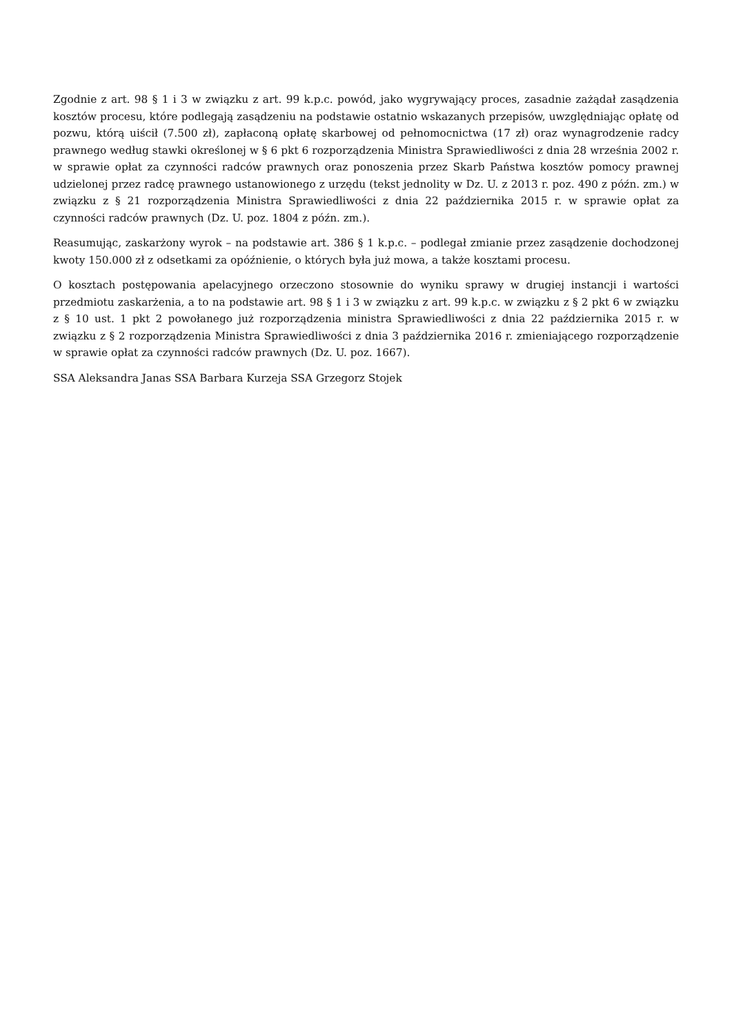Zgodnie z art. 98 § 1 i 3 w związku z art. 99 k.p.c. powód, jako wygrywający proces, zasadnie zażądał zasądzenia kosztów procesu, które podlegają zasądzeniu na podstawie ostatnio wskazanych przepisów, uwzględniając opłatę od pozwu, którą uiścił (7.500 zł), zapłaconą opłatę skarbowej od pełnomocnictwa (17 zł) oraz wynagrodzenie radcy prawnego według stawki określonej w § 6 pkt 6 rozporządzenia Ministra Sprawiedliwości z dnia 28 września 2002 r. w sprawie opłat za czynności radców prawnych oraz ponoszenia przez Skarb Państwa kosztów pomocy prawnej udzielonej przez radcę prawnego ustanowionego z urzędu (tekst jednolity w Dz. U. z 2013 r. poz. 490 z późn. zm.) w związku z § 21 rozporządzenia Ministra Sprawiedliwości z dnia 22 października 2015 r. w sprawie opłat za czynności radców prawnych (Dz. U. poz. 1804 z późn. zm.).
Reasumując, zaskarżony wyrok – na podstawie art. 386 § 1 k.p.c. – podlegał zmianie przez zasądzenie dochodzonej kwoty 150.000 zł z odsetkami za opóźnienie, o których była już mowa, a także kosztami procesu.
O kosztach postępowania apelacyjnego orzeczono stosownie do wyniku sprawy w drugiej instancji i wartości przedmiotu zaskarżenia, a to na podstawie art. 98 § 1 i 3 w związku z art. 99 k.p.c. w związku z § 2 pkt 6 w związku z § 10 ust. 1 pkt 2 powołanego już rozporządzenia ministra Sprawiedliwości z dnia 22 października 2015 r. w związku z § 2 rozporządzenia Ministra Sprawiedliwości z dnia 3 października 2016 r. zmieniającego rozporządzenie w sprawie opłat za czynności radców prawnych (Dz. U. poz. 1667).
SSA Aleksandra Janas SSA Barbara Kurzeja SSA Grzegorz Stojek